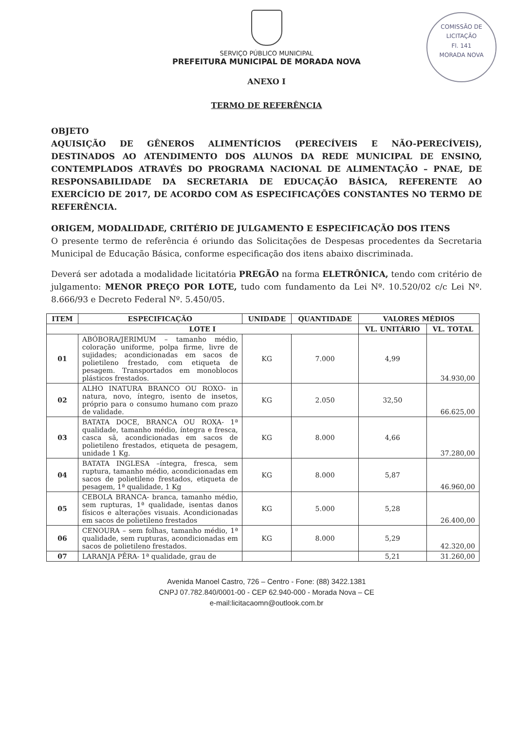COMISSÃO DE LICITAÇÃO
Fl. 141
MORADA NOVA
SERVIÇO PÚBLICO MUNICIPAL
PREFEITURA MUNICIPAL DE MORADA NOVA
ANEXO I
TERMO DE REFERÊNCIA
OBJETO
AQUISIÇÃO DE GÊNEROS ALIMENTÍCIOS (PERECÍVEIS E NÃO-PERECÍVEIS), DESTINADOS AO ATENDIMENTO DOS ALUNOS DA REDE MUNICIPAL DE ENSINO, CONTEMPLADOS ATRAVÉS DO PROGRAMA NACIONAL DE ALIMENTAÇÃO – PNAE, DE RESPONSABILIDADE DA SECRETARIA DE EDUCAÇÃO BÁSICA, REFERENTE AO EXERCÍCIO DE 2017, DE ACORDO COM AS ESPECIFICAÇÕES CONSTANTES NO TERMO DE REFERÊNCIA.
ORIGEM, MODALIDADE, CRITÉRIO DE JULGAMENTO E ESPECIFICAÇÃO DOS ITENS
O presente termo de referência é oriundo das Solicitações de Despesas procedentes da Secretaria Municipal de Educação Básica, conforme especificação dos itens abaixo discriminada.
Deverá ser adotada a modalidade licitatória PREGÃO na forma ELETRÔNICA, tendo com critério de julgamento: MENOR PREÇO POR LOTE, tudo com fundamento da Lei Nº. 10.520/02 c/c Lei Nº. 8.666/93 e Decreto Federal Nº. 5.450/05.
| ITEM | ESPECIFICAÇÃO | UNIDADE | QUANTIDADE | VALORES MÉDIOS | |
| --- | --- | --- | --- | --- | --- |
| LOTE I | | | | VL. UNITÁRIO | VL. TOTAL |
| 01 | ABÓBORA/JERIMUM – tamanho médio, coloração uniforme, polpa firme, livre de sujidades; acondicionadas em sacos de polietileno frestado, com etiqueta de pesagem. Transportados em monoblocos plásticos frestados. | KG | 7.000 | 4,99 | 34.930,00 |
| 02 | ALHO INATURA BRANCO OU ROXO- in natura, novo, íntegro, isento de insetos, próprio para o consumo humano com prazo de validade. | KG | 2.050 | 32,50 | 66.625,00 |
| 03 | BATATA DOCE, BRANCA OU ROXA- 1ª qualidade, tamanho médio, íntegra e fresca, casca sã, acondicionadas em sacos de polietileno frestados, etiqueta de pesagem, unidade 1 Kg. | KG | 8.000 | 4,66 | 37.280,00 |
| 04 | BATATA INGLESA –íntegra, fresca, sem ruptura, tamanho médio, acondicionadas em sacos de polietileno frestados, etiqueta de pesagem, 1ª qualidade, 1 Kg | KG | 8.000 | 5,87 | 46.960,00 |
| 05 | CEBOLA BRANCA- branca, tamanho médio, sem rupturas, 1ª qualidade, isentas danos físicos e alterações visuais. Acondicionadas em sacos de polietileno frestados | KG | 5.000 | 5,28 | 26.400,00 |
| 06 | CENOURA – sem folhas, tamanho médio, 1ª qualidade, sem rupturas, acondicionadas em sacos de polietileno frestados. | KG | 8.000 | 5,29 | 42.320,00 |
| 07 | LARANJA PÊRA- 1ª qualidade, grau de | | | 5,21 | 31.260,00 |
Avenida Manoel Castro, 726 – Centro - Fone: (88) 3422.1381
CNPJ 07.782.840/0001-00 - CEP 62.940-000 - Morada Nova – CE
e-mail:licitacaomn@outlook.com.br